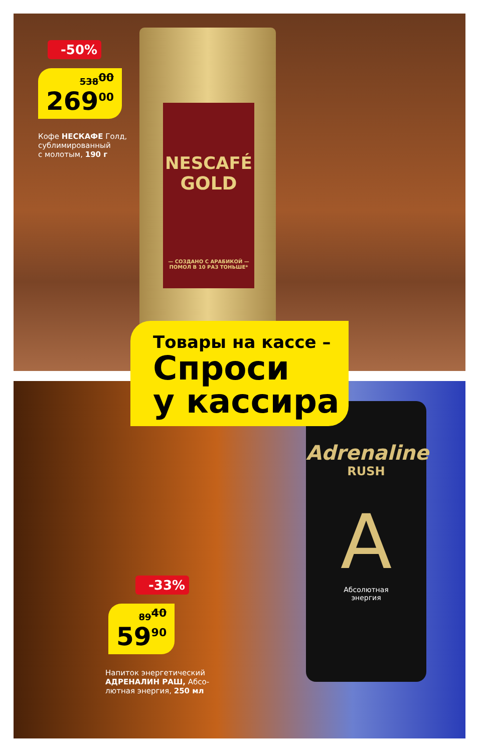NESCAFÉ
GOLD
— СОЗДАНО С АРАБИКОЙ —
ПОМОЛ В 10 РАЗ ТОНЬШЕ*
-50%
538<sup>00</sup>
269<sup>00</sup>
Кофе НЕСКАФЕ Голд,
сублимированный
с молотым, 190 г
Adrenaline
RUSH
A
Абсолютная
энергия
Товары на кассе –
Спроси
у кассира
-33%
89<sup>40</sup>
59<sup>90</sup>
Напиток энергетический
АДРЕНАЛИН РАШ, Абсо-
лютная энергия, 250 мл